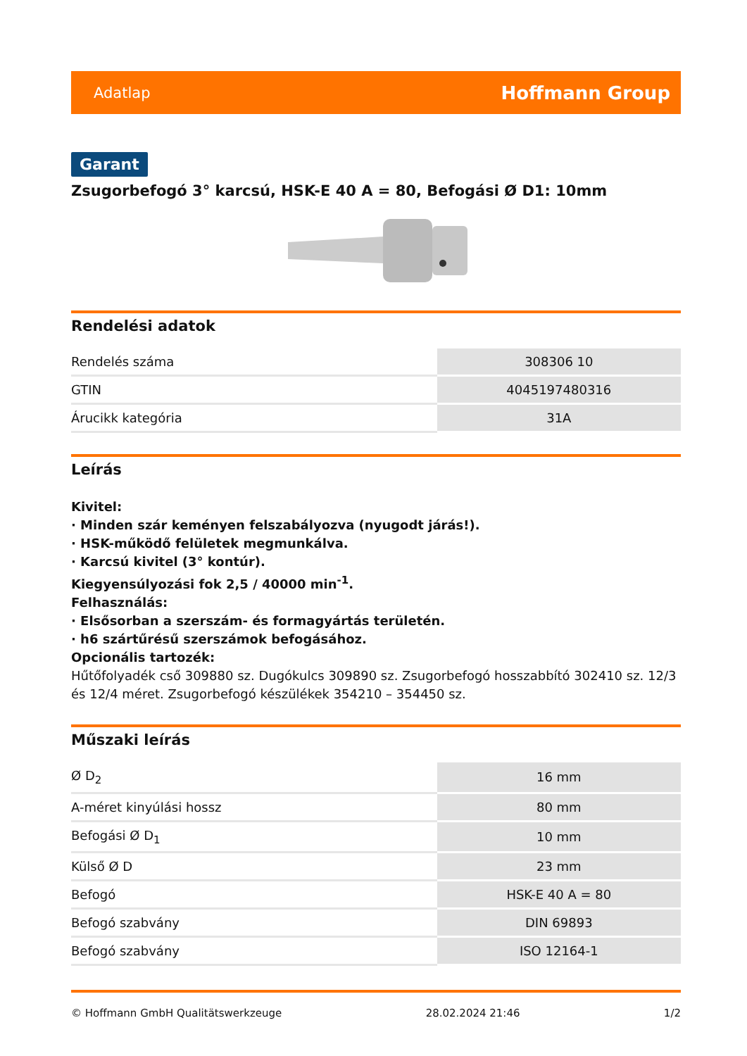Adatlap Hoffmann Group
Garant
Zsugorbefogó 3° karcsú, HSK-E 40 A = 80, Befogási Ø D1: 10mm
Rendelési adatok
| Rendelés száma | 308306 10 |
| GTIN | 4045197480316 |
| Árucikk kategória | 31A |
Leírás
Kivitel:
· Minden szár keményen felszabályozva (nyugodt járás!).
· HSK-működő felületek megmunkálva.
· Karcsú kivitel (3° kontúr).
Kiegyensúlyozási fok 2,5 / 40000 min<sup>-1</sup>.
Felhasználás:
· Elsősorban a szerszám- és formagyártás területén.
· h6 szártűrésű szerszámok befogásához.
Opcionális tartozék:
Hűtőfolyadék cső 309880 sz. Dugókulcs 309890 sz. Zsugorbefogó hosszabbító 302410 sz. 12/3 és 12/4 méret. Zsugorbefogó készülékek 354210 – 354450 sz.
Műszaki leírás
| Ø D<sub>2</sub> | 16 mm |
| A-méret kinyúlási hossz | 80 mm |
| Befogási Ø D<sub>1</sub> | 10 mm |
| Külső Ø D | 23 mm |
| Befogó | HSK-E 40 A = 80 |
| Befogó szabvány | DIN 69893 |
| Befogó szabvány | ISO 12164-1 |
© Hoffmann GmbH Qualitätswerkzeuge 28.02.2024 21:46 1/2